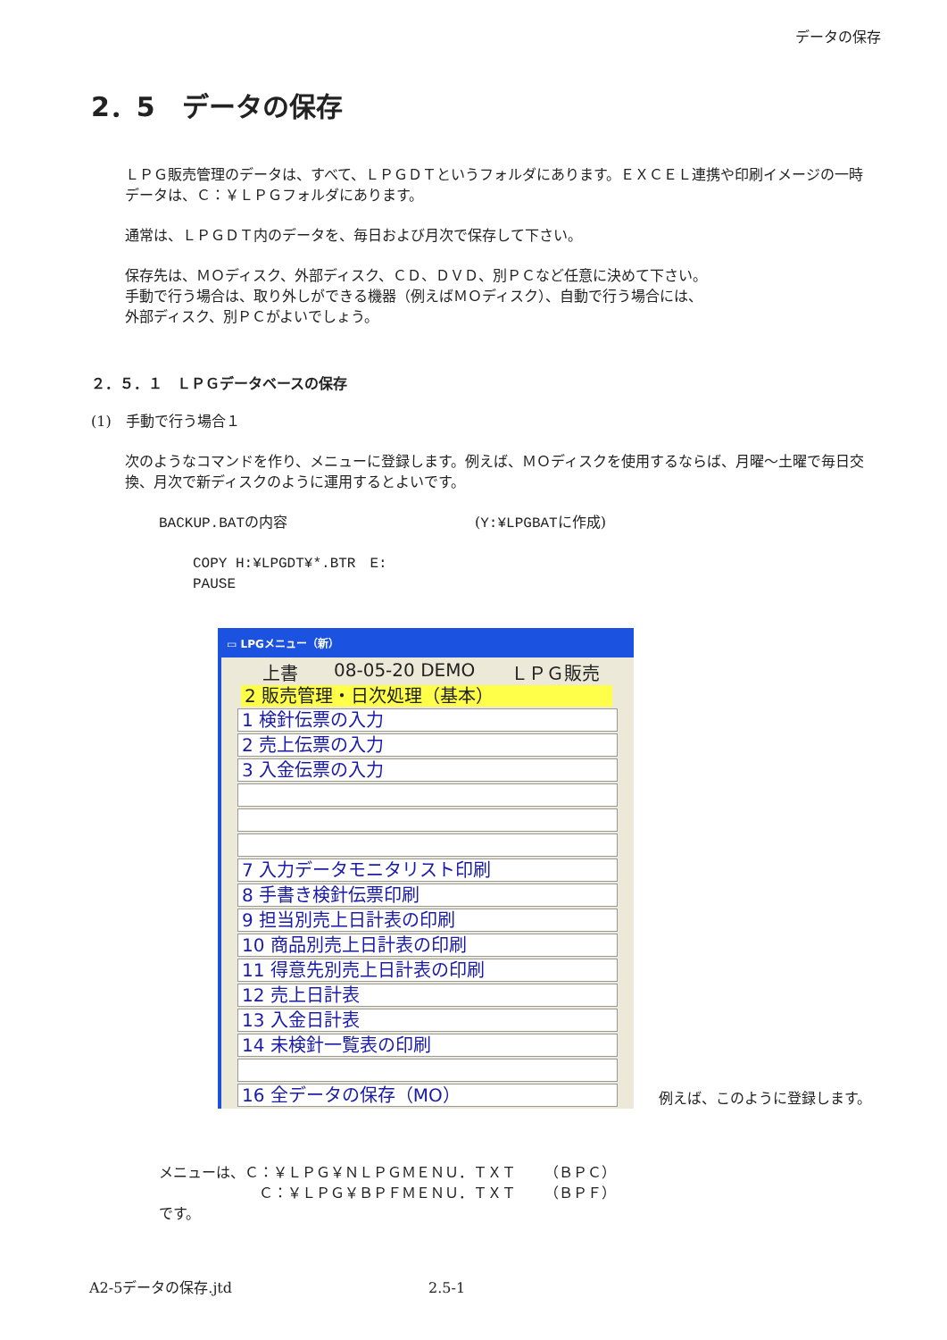データの保存
2．5　データの保存
ＬＰＧ販売管理のデータは、すべて、ＬＰＧＤＴというフォルダにあります。ＥＸＣＥＬ連携や印刷イメージの一時データは、Ｃ：￥ＬＰＧフォルダにあります。
通常は、ＬＰＧＤＴ内のデータを、毎日および月次で保存して下さい。
保存先は、ＭＯディスク、外部ディスク、ＣＤ、ＤＶＤ、別ＰＣなど任意に決めて下さい。
手動で行う場合は、取り外しができる機器（例えばＭＯディスク）、自動で行う場合には、
外部ディスク、別ＰＣがよいでしょう。
２．５．１　ＬＰＧデータベースの保存
(1)　手動で行う場合１
次のようなコマンドを作り、メニューに登録します。例えば、ＭＯディスクを使用するならば、月曜～土曜で毎日交換、月次で新ディスクのように運用するとよいです。
BACKUP.BATの内容 (Y:¥LPGBATに作成)
COPY H:¥LPGDT¥*.BTR　E:
PAUSE
▭ LPGメニュー（新）
上書 08-05-20 DEMO ＬＰＧ販売
2 販売管理・日次処理（基本）
1 検針伝票の入力
2 売上伝票の入力
3 入金伝票の入力
7 入力データモニタリスト印刷
8 手書き検針伝票印刷
9 担当別売上日計表の印刷
10 商品別売上日計表の印刷
11 得意先別売上日計表の印刷
12 売上日計表
13 入金日計表
14 未検針一覧表の印刷
16 全データの保存（MO）
例えば、このように登録します。
メニューは、Ｃ：￥ＬＰＧ￥ＮＬＰＧＭＥＮＵ．ＴＸＴ　　（ＢＰＣ）
Ｃ：￥ＬＰＧ￥ＢＰＦＭＥＮＵ．ＴＸＴ　　（ＢＰＦ）
です。
A2-5データの保存.jtd 2.5-1